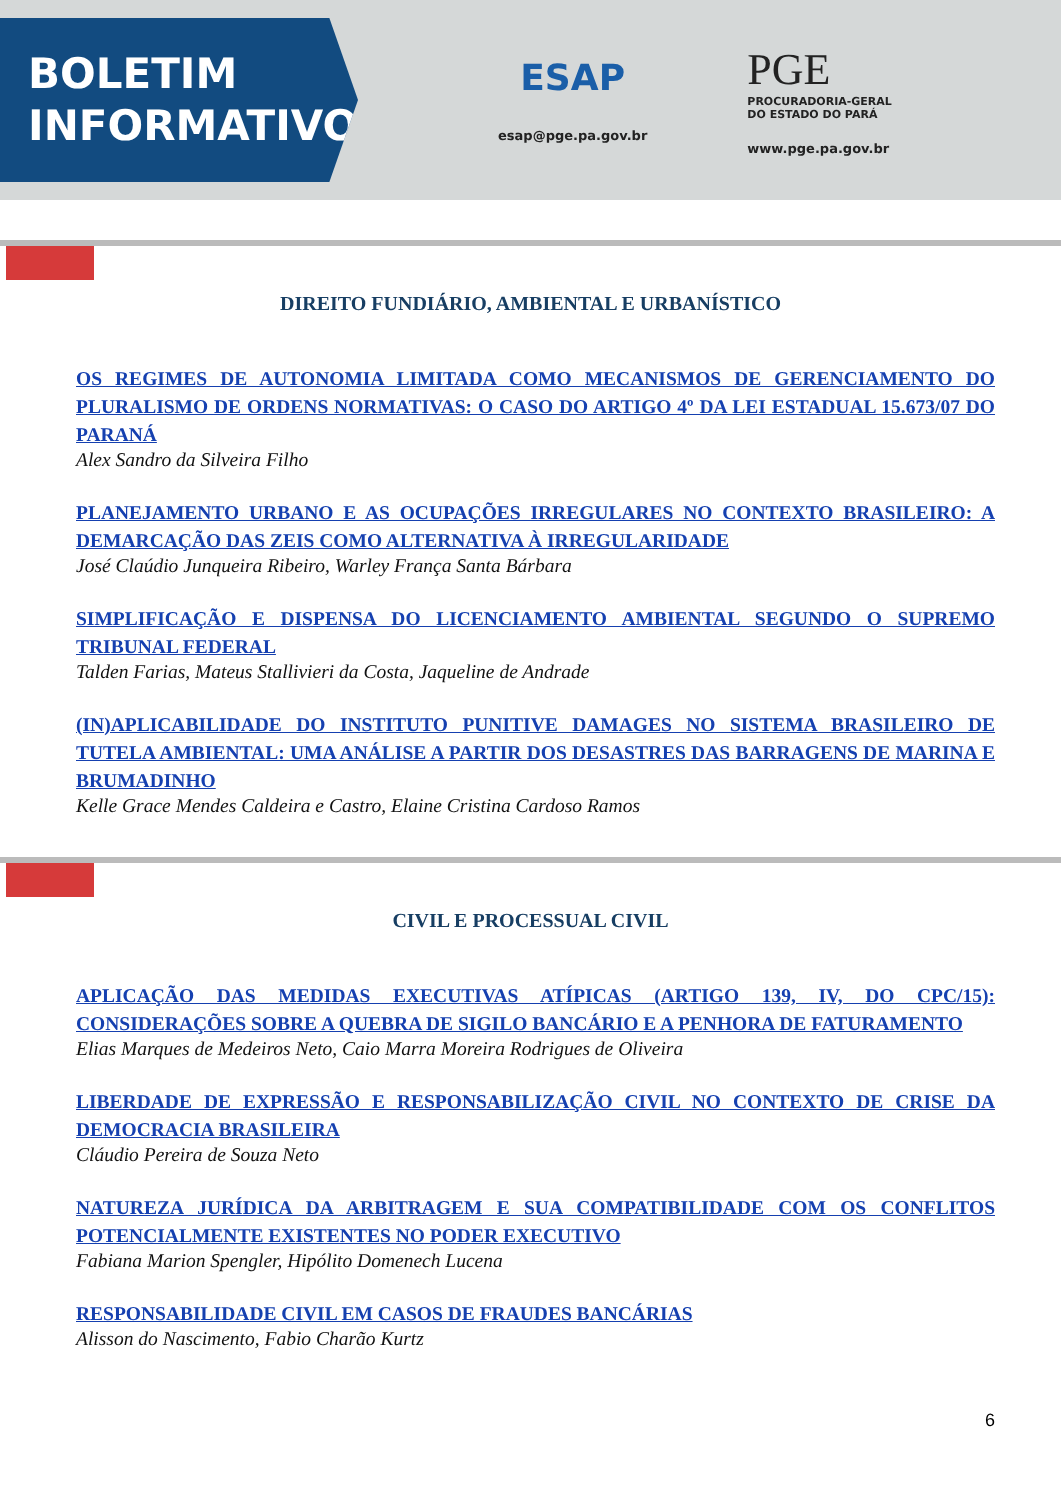BOLETIM
INFORMATIVO
ESAP
esap@pge.pa.gov.br
PGE
PROCURADORIA-GERAL
DO ESTADO DO PARÁ
www.pge.pa.gov.br
DIREITO FUNDIÁRIO, AMBIENTAL E URBANÍSTICO
OS REGIMES DE AUTONOMIA LIMITADA COMO MECANISMOS DE GERENCIAMENTO DO PLURALISMO DE ORDENS NORMATIVAS: O CASO DO ARTIGO 4º DA LEI ESTADUAL 15.673/07 DO PARANÁ
Alex Sandro da Silveira Filho
PLANEJAMENTO URBANO E AS OCUPAÇÕES IRREGULARES NO CONTEXTO BRASILEIRO: A DEMARCAÇÃO DAS ZEIS COMO ALTERNATIVA À IRREGULARIDADE
José Claúdio Junqueira Ribeiro, Warley França Santa Bárbara
SIMPLIFICAÇÃO E DISPENSA DO LICENCIAMENTO AMBIENTAL SEGUNDO O SUPREMO TRIBUNAL FEDERAL
Talden Farias, Mateus Stallivieri da Costa, Jaqueline de Andrade
(IN)APLICABILIDADE DO INSTITUTO PUNITIVE DAMAGES NO SISTEMA BRASILEIRO DE TUTELA AMBIENTAL: UMA ANÁLISE A PARTIR DOS DESASTRES DAS BARRAGENS DE MARINA E BRUMADINHO
Kelle Grace Mendes Caldeira e Castro, Elaine Cristina Cardoso Ramos
CIVIL E PROCESSUAL CIVIL
APLICAÇÃO DAS MEDIDAS EXECUTIVAS ATÍPICAS (ARTIGO 139, IV, DO CPC/15): CONSIDERAÇÕES SOBRE A QUEBRA DE SIGILO BANCÁRIO E A PENHORA DE FATURAMENTO
Elias Marques de Medeiros Neto, Caio Marra Moreira Rodrigues de Oliveira
LIBERDADE DE EXPRESSÃO E RESPONSABILIZAÇÃO CIVIL NO CONTEXTO DE CRISE DA DEMOCRACIA BRASILEIRA
Cláudio Pereira de Souza Neto
NATUREZA JURÍDICA DA ARBITRAGEM E SUA COMPATIBILIDADE COM OS CONFLITOS POTENCIALMENTE EXISTENTES NO PODER EXECUTIVO
Fabiana Marion Spengler, Hipólito Domenech Lucena
RESPONSABILIDADE CIVIL EM CASOS DE FRAUDES BANCÁRIAS
Alisson do Nascimento, Fabio Charão Kurtz
6